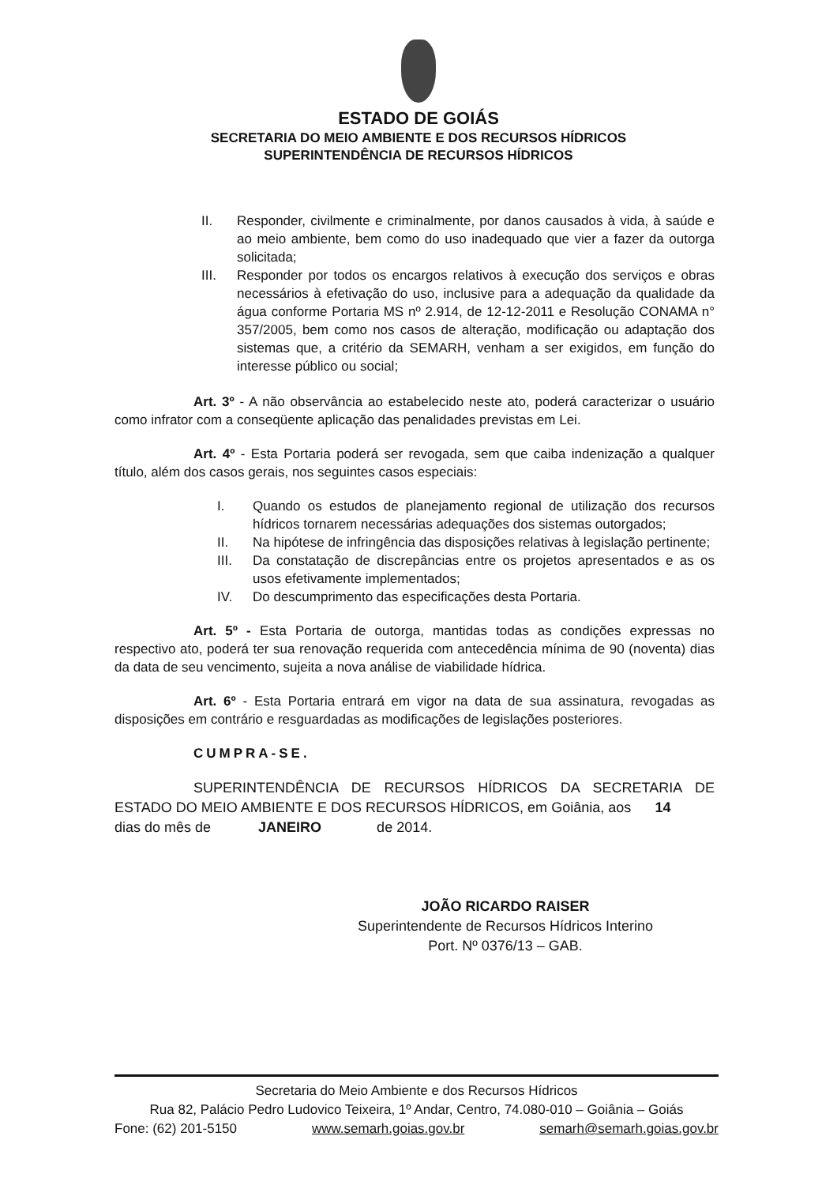ESTADO DE GOIÁS
SECRETARIA DO MEIO AMBIENTE E DOS RECURSOS HÍDRICOS
SUPERINTENDÊNCIA DE RECURSOS HÍDRICOS
II. Responder, civilmente e criminalmente, por danos causados à vida, à saúde e ao meio ambiente, bem como do uso inadequado que vier a fazer da outorga solicitada;
III. Responder por todos os encargos relativos à execução dos serviços e obras necessários à efetivação do uso, inclusive para a adequação da qualidade da água conforme Portaria MS nº 2.914, de 12-12-2011 e Resolução CONAMA n° 357/2005, bem como nos casos de alteração, modificação ou adaptação dos sistemas que, a critério da SEMARH, venham a ser exigidos, em função do interesse público ou social;
Art. 3º - A não observância ao estabelecido neste ato, poderá caracterizar o usuário como infrator com a conseqüente aplicação das penalidades previstas em Lei.
Art. 4º - Esta Portaria poderá ser revogada, sem que caiba indenização a qualquer título, além dos casos gerais, nos seguintes casos especiais:
I. Quando os estudos de planejamento regional de utilização dos recursos hídricos tornarem necessárias adequações dos sistemas outorgados;
II. Na hipótese de infringência das disposições relativas à legislação pertinente;
III. Da constatação de discrepâncias entre os projetos apresentados e as os usos efetivamente implementados;
IV. Do descumprimento das especificações desta Portaria.
Art. 5º - Esta Portaria de outorga, mantidas todas as condições expressas no respectivo ato, poderá ter sua renovação requerida com antecedência mínima de 90 (noventa) dias da data de seu vencimento, sujeita a nova análise de viabilidade hídrica.
Art. 6º - Esta Portaria entrará em vigor na data de sua assinatura, revogadas as disposições em contrário e resguardadas as modificações de legislações posteriores.
CUMPRA-SE.
SUPERINTENDÊNCIA DE RECURSOS HÍDRICOS DA SECRETARIA DE ESTADO DO MEIO AMBIENTE E DOS RECURSOS HÍDRICOS, em Goiânia, aos 14 dias do mês de JANEIRO de 2014.
JOÃO RICARDO RAISER
Superintendente de Recursos Hídricos Interino
Port. Nº 0376/13 – GAB.
Secretaria do Meio Ambiente e dos Recursos Hídricos
Rua 82, Palácio Pedro Ludovico Teixeira, 1º Andar, Centro, 74.080-010 – Goiânia – Goiás
Fone: (62) 201-5150 www.semarh.goias.gov.br semarh@semarh.goias.gov.br